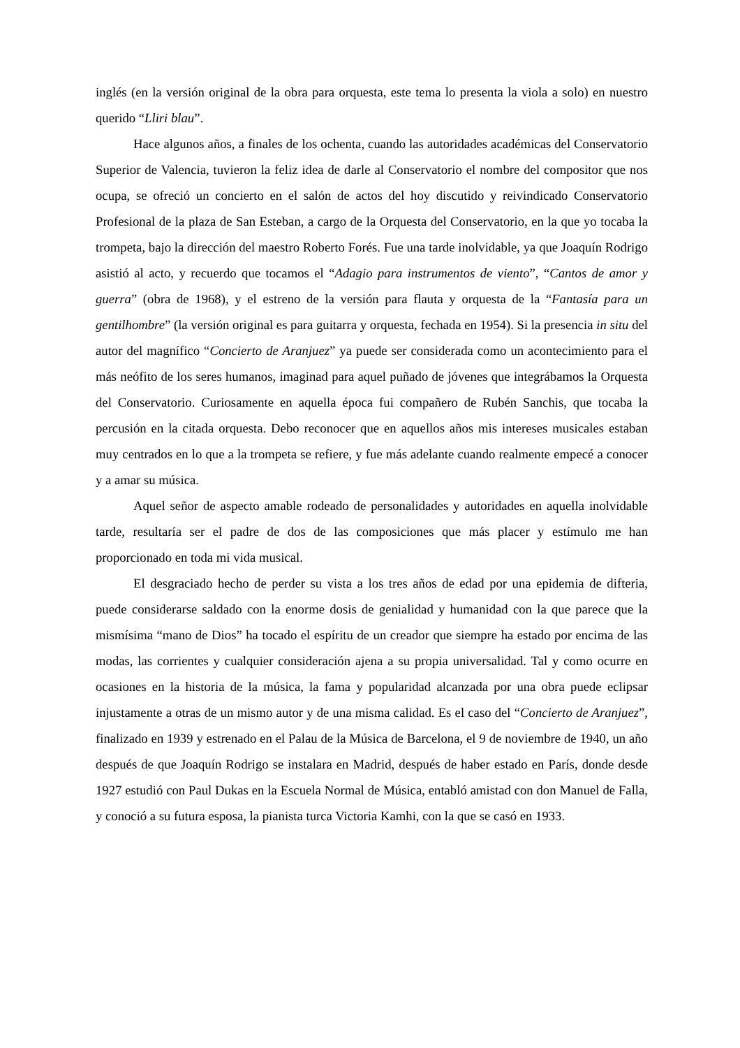inglés (en la versión original de la obra para orquesta, este tema lo presenta la viola a solo) en nuestro querido “Lliri blau”.
Hace algunos años, a finales de los ochenta, cuando las autoridades académicas del Conservatorio Superior de Valencia, tuvieron la feliz idea de darle al Conservatorio el nombre del compositor que nos ocupa, se ofreció un concierto en el salón de actos del hoy discutido y reivindicado Conservatorio Profesional de la plaza de San Esteban, a cargo de la Orquesta del Conservatorio, en la que yo tocaba la trompeta, bajo la dirección del maestro Roberto Forés. Fue una tarde inolvidable, ya que Joaquín Rodrigo asistió al acto, y recuerdo que tocamos el “Adagio para instrumentos de viento”, “Cantos de amor y guerra” (obra de 1968), y el estreno de la versión para flauta y orquesta de la “Fantasía para un gentilhombre” (la versión original es para guitarra y orquesta, fechada en 1954). Si la presencia in situ del autor del magnífico “Concierto de Aranjuez” ya puede ser considerada como un acontecimiento para el más neófito de los seres humanos, imaginad para aquel puñado de jóvenes que integrábamos la Orquesta del Conservatorio. Curiosamente en aquella época fui compañero de Rubén Sanchis, que tocaba la percusión en la citada orquesta. Debo reconocer que en aquellos años mis intereses musicales estaban muy centrados en lo que a la trompeta se refiere, y fue más adelante cuando realmente empecé a conocer y a amar su música.
Aquel señor de aspecto amable rodeado de personalidades y autoridades en aquella inolvidable tarde, resultaría ser el padre de dos de las composiciones que más placer y estímulo me han proporcionado en toda mi vida musical.
El desgraciado hecho de perder su vista a los tres años de edad por una epidemia de difteria, puede considerarse saldado con la enorme dosis de genialidad y humanidad con la que parece que la mismísima “mano de Dios” ha tocado el espíritu de un creador que siempre ha estado por encima de las modas, las corrientes y cualquier consideración ajena a su propia universalidad. Tal y como ocurre en ocasiones en la historia de la música, la fama y popularidad alcanzada por una obra puede eclipsar injustamente a otras de un mismo autor y de una misma calidad. Es el caso del “Concierto de Aranjuez”, finalizado en 1939 y estrenado en el Palau de la Música de Barcelona, el 9 de noviembre de 1940, un año después de que Joaquín Rodrigo se instalara en Madrid, después de haber estado en París, donde desde 1927 estudió con Paul Dukas en la Escuela Normal de Música, entabló amistad con don Manuel de Falla, y conoció a su futura esposa, la pianista turca Victoria Kamhi, con la que se casó en 1933.